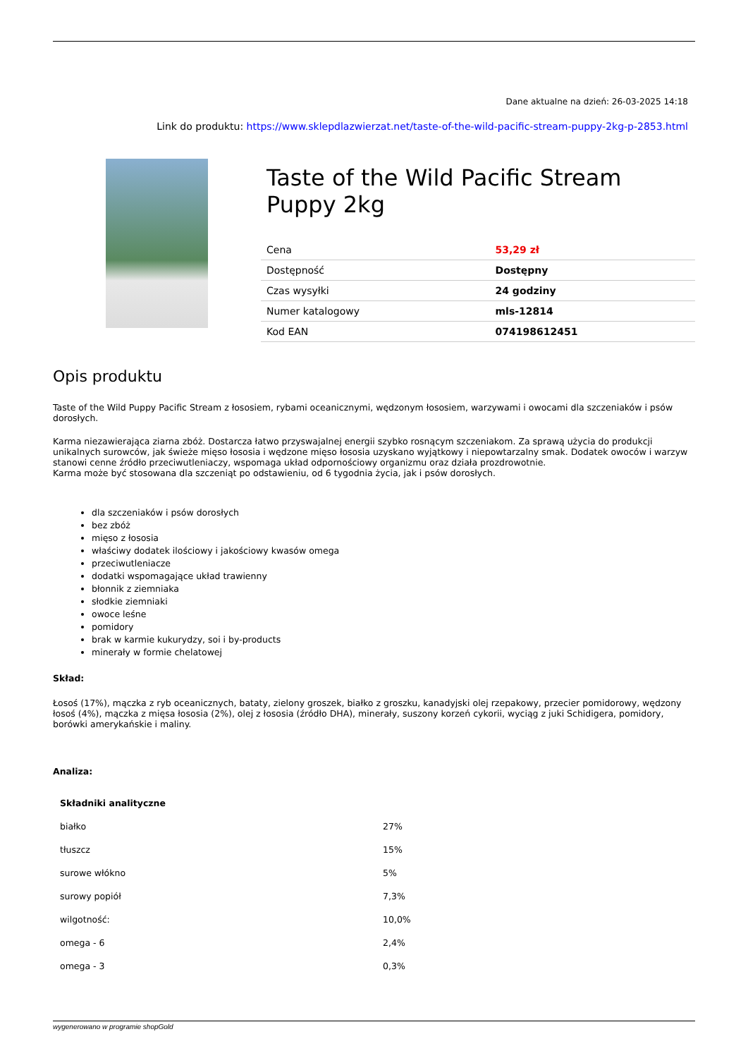Dane aktualne na dzień: 26-03-2025 14:18
Link do produktu: https://www.sklepdlazwierzat.net/taste-of-the-wild-pacific-stream-puppy-2kg-p-2853.html
Taste of the Wild Pacific Stream Puppy 2kg
| Cena | 53,29 zł |
| Dostępność | Dostępny |
| Czas wysyłki | 24 godziny |
| Numer katalogowy | mls-12814 |
| Kod EAN | 074198612451 |
Opis produktu
Taste of the Wild Puppy Pacific Stream z łososiem, rybami oceanicznymi, wędzonym łososiem, warzywami i owocami dla szczeniaków i psów dorosłych.
Karma niezawierająca ziarna zbóż. Dostarcza łatwo przyswajalnej energii szybko rosnącym szczeniakom. Za sprawą użycia do produkcji unikalnych surowców, jak świeże mięso łososia i wędzone mięso łososia uzyskano wyjątkowy i niepowtarzalny smak. Dodatek owoców i warzyw stanowi cenne źródło przeciwutleniaczy, wspomaga układ odpornościowy organizmu oraz działa prozdrowotnie.
Karma może być stosowana dla szczeniąt po odstawieniu, od 6 tygodnia życia, jak i psów dorosłych.
dla szczeniaków i psów dorosłych
bez zbóż
mięso z łososia
właściwy dodatek ilościowy i jakościowy kwasów omega
przeciwutleniacze
dodatki wspomagające układ trawienny
błonnik z ziemniaka
słodkie ziemniaki
owoce leśne
pomidory
brak w karmie kukurydzy, soi i by-products
minerały w formie chelatowej
Skład:
Łosoś (17%), mączka z ryb oceanicznych, bataty, zielony groszek, białko z groszku, kanadyjski olej rzepakowy, przecier pomidorowy, wędzony łosoś (4%), mączka z mięsa łososia (2%), olej z łososia (źródło DHA), minerały, suszony korzeń cykorii, wyciąg z juki Schidigera, pomidory, borówki amerykańskie i maliny.
Analiza:
| Składniki analityczne | |
| białko | 27% |
| tłuszcz | 15% |
| surowe włókno | 5% |
| surowy popiół | 7,3% |
| wilgotność: | 10,0% |
| omega - 6 | 2,4% |
| omega - 3 | 0,3% |
wygenerowano w programie shopGold